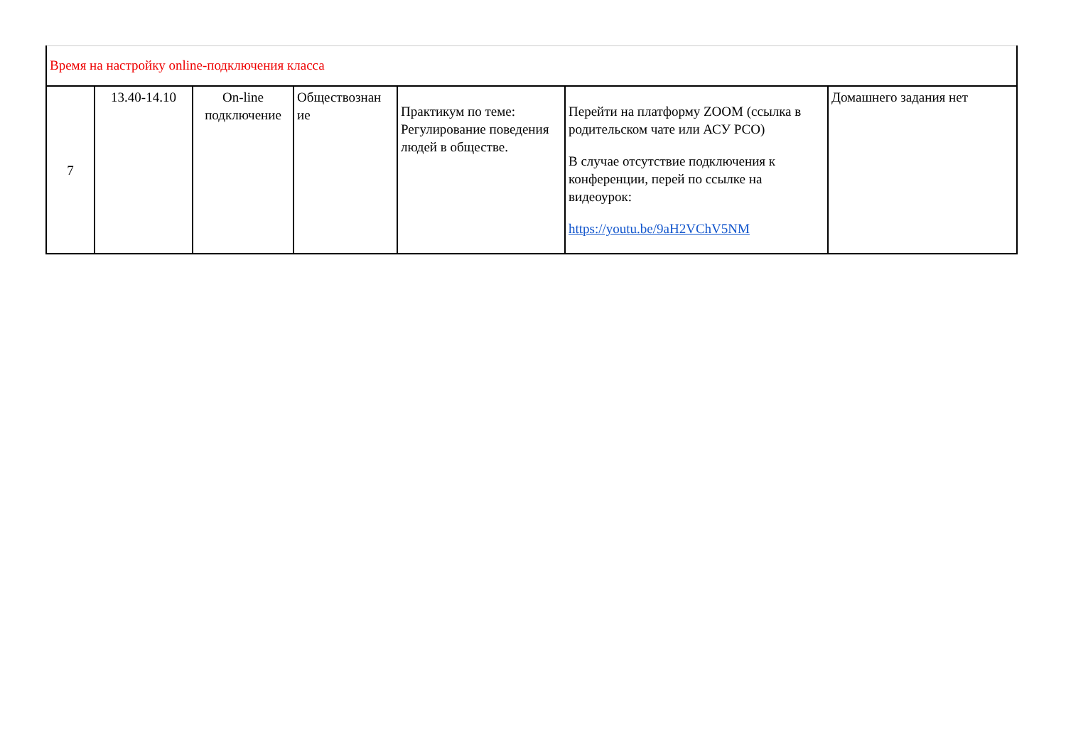| Время на настройку online-подключения класса | | | | | | |
| 7 | 13.40-14.10 | On-line подключение | Обществознан ие | Практикум по теме: Регулирование поведения людей в обществе. | Перейти на платформу ZOOM (ссылка в родительском чате или АСУ РСО) В случае отсутствие подключения к конференции, перей по ссылке на видеоурок: https://youtu.be/9aH2VChV5NM | Домашнего задания нет |